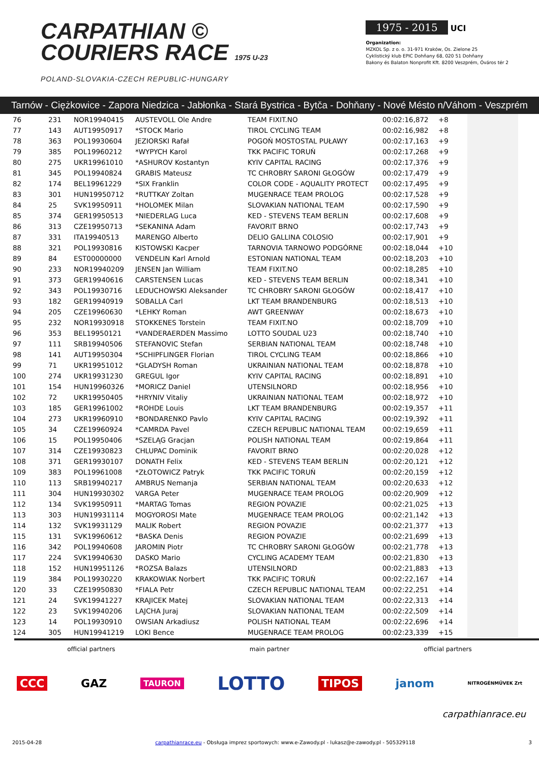CARPATHIAN ©
COURIERS RACE 1975 U-23
POLAND-SLOVAKIA-CZECH REPUBLIC-HUNGARY
1975 - 2015 UCI
Organization:
MZKOL Sp. z o. o. 31-971 Kraków, Os. Zielone 25
Cyklistický klub EPIC Dohňany 68, 020 51 Dohňany
Bakony és Balaton Nonprofit Kft. 8200 Veszprém, Óváros tér 2
Tarnów - Ciężkowice - Zapora Niedzica - Jabłonka - Stará Bystrica - Bytča - Dohňany - Nové Mésto n/Váhom - Veszprém
| 76 | 231 | NOR19940415 | AUSTEVOLL Ole Andre | TEAM FIXIT.NO | 00:02:16,872 | +8 | |
| 77 | 143 | AUT19950917 | *STOCK Mario | TIROL CYCLING TEAM | 00:02:16,982 | +8 | |
| 78 | 363 | POL19930604 | JEZIORSKI Rafał | POGOŃ MOSTOSTAL PUŁAWY | 00:02:17,163 | +9 | |
| 79 | 385 | POL19960212 | *WYPYCH Karol | TKK PACIFIC TORUŃ | 00:02:17,268 | +9 | |
| 80 | 275 | UKR19961010 | *ASHUROV Kostantyn | KYIV CAPITAL RACING | 00:02:17,376 | +9 | |
| 81 | 345 | POL19940824 | GRABIS Mateusz | TC CHROBRY SARONI GŁOGÓW | 00:02:17,479 | +9 | |
| 82 | 174 | BEL19961229 | *SIX Franklin | COLOR CODE - AQUALITY PROTECT | 00:02:17,495 | +9 | |
| 83 | 301 | HUN19950712 | *RUTTKAY Zoltan | MUGENRACE TEAM PROLOG | 00:02:17,528 | +9 | |
| 84 | 25 | SVK19950911 | *HOLOMEK Milan | SLOVAKIAN NATIONAL TEAM | 00:02:17,590 | +9 | |
| 85 | 374 | GER19950513 | *NIEDERLAG Luca | KED - STEVENS TEAM BERLIN | 00:02:17,608 | +9 | |
| 86 | 313 | CZE19950713 | *SEKANINA Adam | FAVORIT BRNO | 00:02:17,743 | +9 | |
| 87 | 331 | ITA19940513 | MARENGO Alberto | DELIO GALLINA COLOSIO | 00:02:17,901 | +9 | |
| 88 | 321 | POL19930816 | KISTOWSKI Kacper | TARNOVIA TARNOWO PODGÓRNE | 00:02:18,044 | +10 | |
| 89 | 84 | EST00000000 | VENDELIN Karl Arnold | ESTONIAN NATIONAL TEAM | 00:02:18,203 | +10 | |
| 90 | 233 | NOR19940209 | JENSEN Jan William | TEAM FIXIT.NO | 00:02:18,285 | +10 | |
| 91 | 373 | GER19940616 | CARSTENSEN Lucas | KED - STEVENS TEAM BERLIN | 00:02:18,341 | +10 | |
| 92 | 343 | POL19930716 | LEDUCHOWSKI Aleksander | TC CHROBRY SARONI GŁOGÓW | 00:02:18,417 | +10 | |
| 93 | 182 | GER19940919 | SOBALLA Carl | LKT TEAM BRANDENBURG | 00:02:18,513 | +10 | |
| 94 | 205 | CZE19960630 | *LEHKY Roman | AWT GREENWAY | 00:02:18,673 | +10 | |
| 95 | 232 | NOR19930918 | STOKKENES Torstein | TEAM FIXIT.NO | 00:02:18,709 | +10 | |
| 96 | 353 | BEL19950121 | *VANDERAERDEN Massimo | LOTTO SOUDAL U23 | 00:02:18,740 | +10 | |
| 97 | 111 | SRB19940506 | STEFANOVIC Stefan | SERBIAN NATIONAL TEAM | 00:02:18,748 | +10 | |
| 98 | 141 | AUT19950304 | *SCHIPFLINGER Florian | TIROL CYCLING TEAM | 00:02:18,866 | +10 | |
| 99 | 71 | UKR19951012 | *GLADYSH Roman | UKRAINIAN NATIONAL TEAM | 00:02:18,878 | +10 | |
| 100 | 274 | UKR19931230 | GREGUL Igor | KYIV CAPITAL RACING | 00:02:18,891 | +10 | |
| 101 | 154 | HUN19960326 | *MORICZ Daniel | UTENSILNORD | 00:02:18,956 | +10 | |
| 102 | 72 | UKR19950405 | *HRYNIV Vitaliy | UKRAINIAN NATIONAL TEAM | 00:02:18,972 | +10 | |
| 103 | 185 | GER19961002 | *ROHDE Louis | LKT TEAM BRANDENBURG | 00:02:19,357 | +11 | |
| 104 | 273 | UKR19960910 | *BONDARENKO Pavlo | KYIV CAPITAL RACING | 00:02:19,392 | +11 | |
| 105 | 34 | CZE19960924 | *CAMRDA Pavel | CZECH REPUBLIC NATIONAL TEAM | 00:02:19,659 | +11 | |
| 106 | 15 | POL19950406 | *SZELĄG Gracjan | POLISH NATIONAL TEAM | 00:02:19,864 | +11 | |
| 107 | 314 | CZE19930823 | CHLUPAC Dominik | FAVORIT BRNO | 00:02:20,028 | +12 | |
| 108 | 371 | GER19930107 | DONATH Felix | KED - STEVENS TEAM BERLIN | 00:02:20,121 | +12 | |
| 109 | 383 | POL19961008 | *ZŁOTOWICZ Patryk | TKK PACIFIC TORUŃ | 00:02:20,159 | +12 | |
| 110 | 113 | SRB19940217 | AMBRUS Nemanja | SERBIAN NATIONAL TEAM | 00:02:20,633 | +12 | |
| 111 | 304 | HUN19930302 | VARGA Peter | MUGENRACE TEAM PROLOG | 00:02:20,909 | +12 | |
| 112 | 134 | SVK19950911 | *MARTAG Tomas | REGION POVAZIE | 00:02:21,025 | +13 | |
| 113 | 303 | HUN19931114 | MOGYOROSI Mate | MUGENRACE TEAM PROLOG | 00:02:21,142 | +13 | |
| 114 | 132 | SVK19931129 | MALIK Robert | REGION POVAZIE | 00:02:21,377 | +13 | |
| 115 | 131 | SVK19960612 | *BASKA Denis | REGION POVAZIE | 00:02:21,699 | +13 | |
| 116 | 342 | POL19940608 | JAROMIN Piotr | TC CHROBRY SARONI GŁOGÓW | 00:02:21,778 | +13 | |
| 117 | 224 | SVK19940630 | DASKO Mario | CYCLING ACADEMY TEAM | 00:02:21,830 | +13 | |
| 118 | 152 | HUN19951126 | *ROZSA Balazs | UTENSILNORD | 00:02:21,883 | +13 | |
| 119 | 384 | POL19930220 | KRAKOWIAK Norbert | TKK PACIFIC TORUŃ | 00:02:22,167 | +14 | |
| 120 | 33 | CZE19950830 | *FIALA Petr | CZECH REPUBLIC NATIONAL TEAM | 00:02:22,251 | +14 | |
| 121 | 24 | SVK19941227 | KRAJICEK Matej | SLOVAKIAN NATIONAL TEAM | 00:02:22,313 | +14 | |
| 122 | 23 | SVK19940206 | LAJCHA Juraj | SLOVAKIAN NATIONAL TEAM | 00:02:22,509 | +14 | |
| 123 | 14 | POL19930910 | OWSIAN Arkadiusz | POLISH NATIONAL TEAM | 00:02:22,696 | +14 | |
| 124 | 305 | HUN19941219 | LOKI Bence | MUGENRACE TEAM PROLOG | 00:02:23,339 | +15 | |
official partners main partner official partners
CCC GAZ TAURON LOTTO TIPOS janom NITROGÉNMŰVEK Zrt
carpathianrace.eu
2015-04-28 carpathianrace.eu - Obsługa imprez sportowych: www.e-Zawody.pl - lukasz@e-zawody.pl - 505329118 3